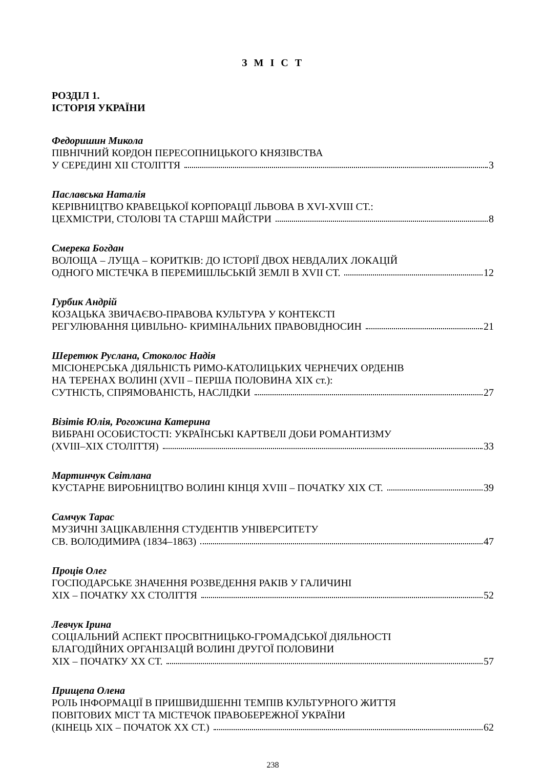З М І С Т
РОЗДІЛ 1.
ІСТОРІЯ УКРАЇНИ
Федоришин Микола
ПІВНІЧНИЙ КОРДОН ПЕРЕСОПНИЦЬКОГО КНЯЗІВСТВА
У СЕРЕДИНІ ХІІ СТОЛІТТЯ 3
Паславська Наталія
КЕРІВНИЦТВО КРАВЕЦЬКОЇ КОРПОРАЦІЇ ЛЬВОВА В XVI-XVIII СТ.:
ЦЕХМІСТРИ, СТОЛОВІ ТА СТАРШІ МАЙСТРИ 8
Смерека Богдан
ВОЛОЩА – ЛУЩА – КОРИТКІВ: ДО ІСТОРІЇ ДВОХ НЕВДАЛИХ ЛОКАЦІЙ
ОДНОГО МІСТЕЧКА В ПЕРЕМИШЛЬСЬКІЙ ЗЕМЛІ В XVII СТ. 12
Гурбик Андрій
КОЗАЦЬКА ЗВИЧАЄВО-ПРАВОВА КУЛЬТУРА У КОНТЕКСТІ
РЕГУЛЮВАННЯ ЦИВІЛЬНО- КРИМІНАЛЬНИХ ПРАВОВІДНОСИН 21
Шеретюк Руслана, Стоколос Надія
МІСІОНЕРСЬКА ДІЯЛЬНІСТЬ РИМО-КАТОЛИЦЬКИХ ЧЕРНЕЧИХ ОРДЕНІВ
НА ТЕРЕНАХ ВОЛИНІ (XVII – ПЕРША ПОЛОВИНА ХІХ ст.):
СУТНІСТЬ, СПРЯМОВАНІСТЬ, НАСЛІДКИ 27
Візітів Юлія, Рогожина Катерина
ВИБРАНІ ОСОБИСТОСТІ: УКРАЇНСЬКІ КАРТВЕЛІ ДОБИ РОМАНТИЗМУ
(XVIII–XIX СТОЛІТТЯ) 33
Мартинчук Світлана
КУСТАРНЕ ВИРОБНИЦТВО ВОЛИНІ КІНЦЯ XVIII – ПОЧАТКУ ХІХ СТ. 39
Самчук Тарас
МУЗИЧНІ ЗАЦІКАВЛЕННЯ СТУДЕНТІВ УНІВЕРСИТЕТУ
СВ. ВОЛОДИМИРА (1834–1863) 47
Проців Олег
ГОСПОДАРСЬКЕ ЗНАЧЕННЯ РОЗВЕДЕННЯ РАКІВ У ГАЛИЧИНІ
ХІХ – ПОЧАТКУ ХХ СТОЛІТТЯ 52
Левчук Ірина
СОЦІАЛЬНИЙ АСПЕКТ ПРОСВІТНИЦЬКО-ГРОМАДСЬКОЇ ДІЯЛЬНОСТІ
БЛАГОДІЙНИХ ОРГАНІЗАЦІЙ ВОЛИНІ ДРУГОЇ ПОЛОВИНИ
ХІХ – ПОЧАТКУ ХХ СТ. 57
Прищепа Олена
РОЛЬ ІНФОРМАЦІЇ В ПРИШВИДШЕННІ ТЕМПІВ КУЛЬТУРНОГО ЖИТТЯ
ПОВІТОВИХ МІСТ ТА МІСТЕЧОК ПРАВОБЕРЕЖНОЇ УКРАЇНИ
(КІНЕЦЬ ХІХ – ПОЧАТОК ХХ СТ.) 62
238